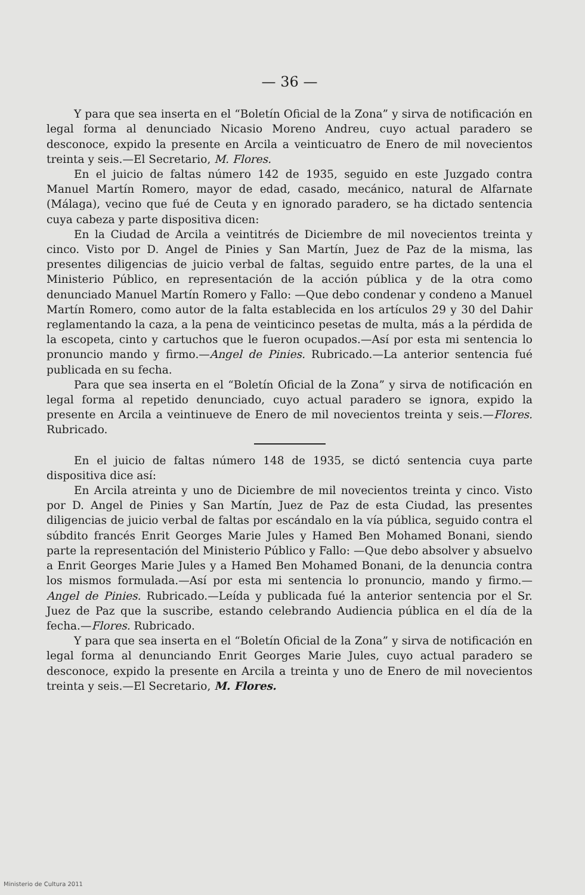— 36 —
Y para que sea inserta en el “Boletín Oficial de la Zona” y sirva de notificación en legal forma al denunciado Nicasio Moreno Andreu, cuyo actual paradero se desconoce, expido la presente en Arcila a veinticuatro de Enero de mil novecientos treinta y seis.—El Secretario, M. Flores.
En el juicio de faltas número 142 de 1935, seguido en este Juzgado contra Manuel Martín Romero, mayor de edad, casado, mecánico, natural de Alfarnate (Málaga), vecino que fué de Ceuta y en ignorado paradero, se ha dictado sentencia cuya cabeza y parte dispositiva dicen:
En la Ciudad de Arcila a veintitrés de Diciembre de mil novecientos treinta y cinco. Visto por D. Angel de Pinies y San Martín, Juez de Paz de la misma, las presentes diligencias de juicio verbal de faltas, seguido entre partes, de la una el Ministerio Público, en representación de la acción pública y de la otra como denunciado Manuel Martín Romero y Fallo: —Que debo condenar y condeno a Manuel Martín Romero, como autor de la falta establecida en los artículos 29 y 30 del Dahir reglamentando la caza, a la pena de veinticinco pesetas de multa, más a la pérdida de la escopeta, cinto y cartuchos que le fueron ocupados.—Así por esta mi sentencia lo pronuncio mando y firmo.—Angel de Pinies. Rubricado.—La anterior sentencia fué publicada en su fecha.
Para que sea inserta en el “Boletín Oficial de la Zona” y sirva de notificación en legal forma al repetido denunciado, cuyo actual paradero se ignora, expido la presente en Arcila a veintinueve de Enero de mil novecientos treinta y seis.—Flores. Rubricado.
En el juicio de faltas número 148 de 1935, se dictó sentencia cuya parte dispositiva dice así:
En Arcila atreinta y uno de Diciembre de mil novecientos treinta y cinco. Visto por D. Angel de Pinies y San Martín, Juez de Paz de esta Ciudad, las presentes diligencias de juicio verbal de faltas por escándalo en la vía pública, seguido contra el súbdito francés Enrit Georges Marie Jules y Hamed Ben Mohamed Bonani, siendo parte la representación del Ministerio Público y Fallo: —Que debo absolver y absuelvo a Enrit Georges Marie Jules y a Hamed Ben Mohamed Bonani, de la denuncia contra los mismos formulada.—Así por esta mi sentencia lo pronuncio, mando y firmo.—Angel de Pinies. Rubricado.—Leída y publicada fué la anterior sentencia por el Sr. Juez de Paz que la suscribe, estando celebrando Audiencia pública en el día de la fecha.—Flores. Rubricado.
Y para que sea inserta en el “Boletín Oficial de la Zona” y sirva de notificación en legal forma al denunciando Enrit Georges Marie Jules, cuyo actual paradero se desconoce, expido la presente en Arcila a treinta y uno de Enero de mil novecientos treinta y seis.—El Secretario, M. Flores.
Ministerio de Cultura 2011